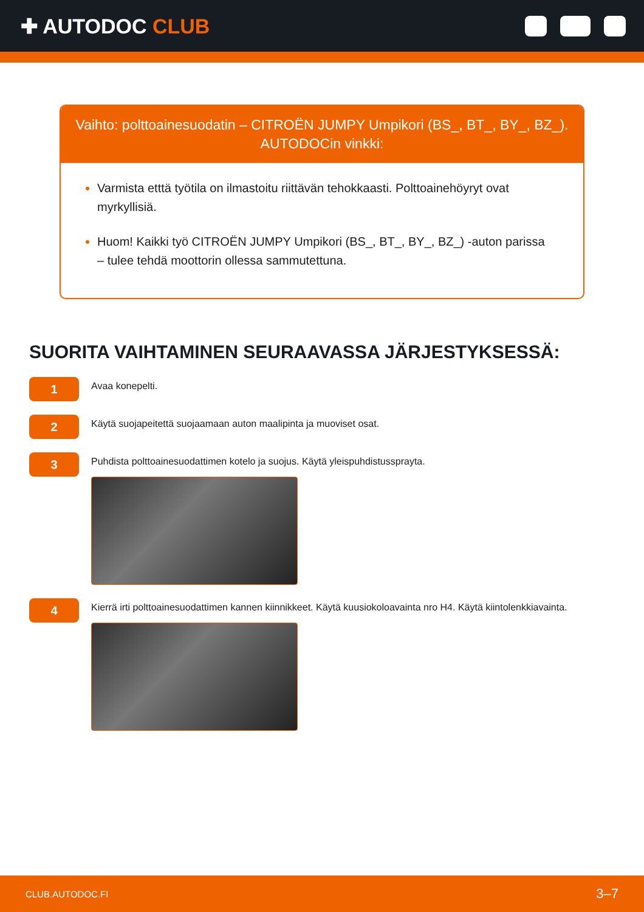✚ AUTODOC CLUB
Vaihto: polttoainesuodatin – CITROËN JUMPY Umpikori (BS_, BT_, BY_, BZ_).
AUTODOCin vinkki:
Varmista etttä työtila on ilmastoitu riittävän tehokkaasti. Polttoainehöyryt ovat myrkyllisiä.
Huom! Kaikki työ CITROËN JUMPY Umpikori (BS_, BT_, BY_, BZ_) -auton parissa – tulee tehdä moottorin ollessa sammutettuna.
SUORITA VAIHTAMINEN SEURAAVASSA JÄRJESTYKSESSÄ:
1
Avaa konepelti.
2
Käytä suojapeitettä suojaamaan auton maalipinta ja muoviset osat.
3
Puhdista polttoainesuodattimen kotelo ja suojus. Käytä yleispuhdistussprayta.
4
Kierrä irti polttoainesuodattimen kannen kiinnikkeet. Käytä kuusiokoloavainta nro H4. Käytä kiintolenkkiavainta.
CLUB.AUTODOC.FI 3–7